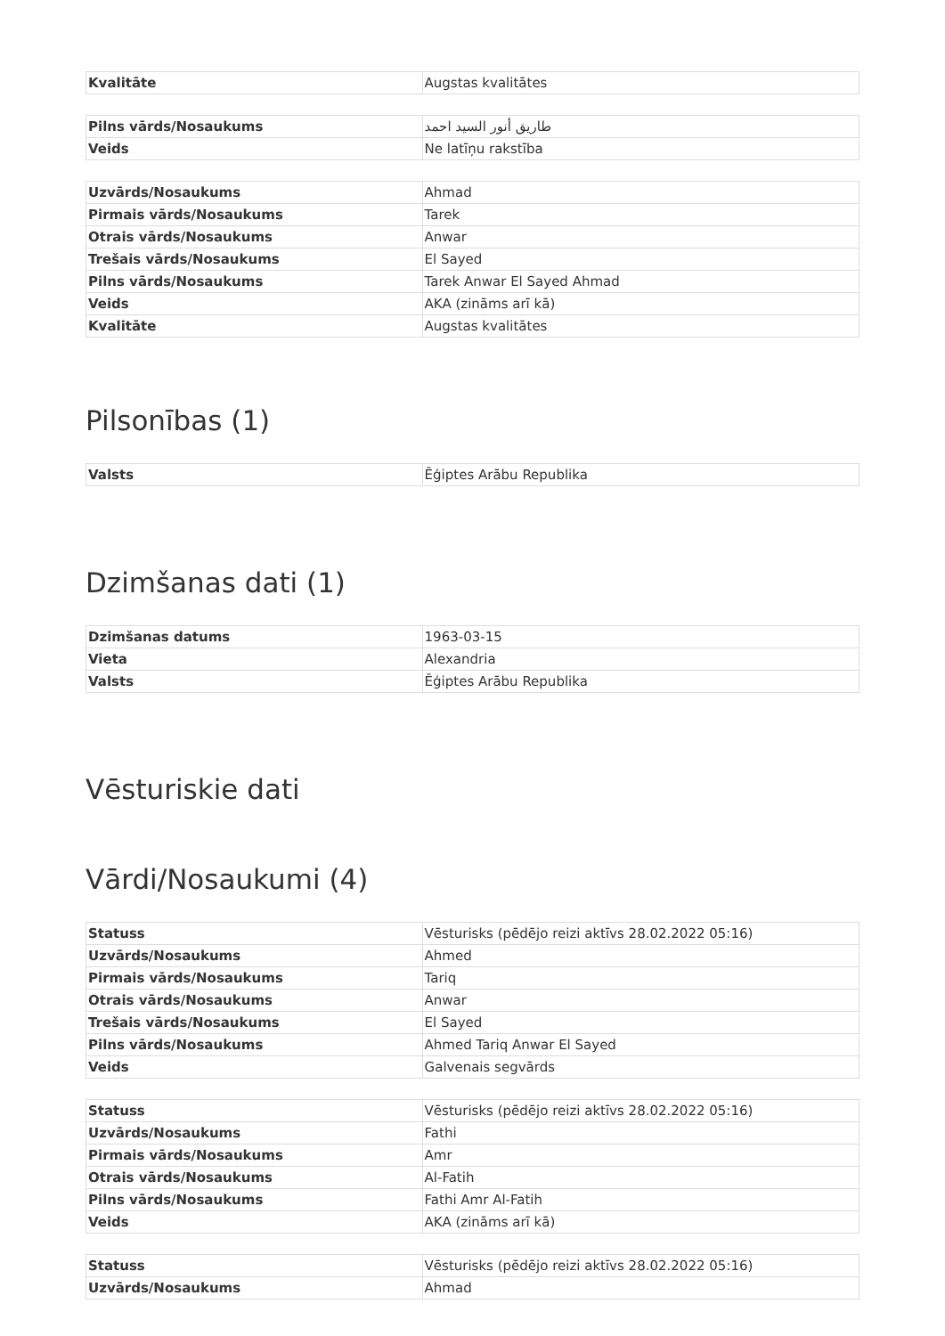| Kvalitāte | Augstas kvalitātes |
| Pilns vārds/Nosaukums | طاريق أنور السيد احمد |
| Veids | Ne latīņu rakstība |
| Uzvārds/Nosaukums | Ahmad |
| Pirmais vārds/Nosaukums | Tarek |
| Otrais vārds/Nosaukums | Anwar |
| Trešais vārds/Nosaukums | El Sayed |
| Pilns vārds/Nosaukums | Tarek Anwar El Sayed Ahmad |
| Veids | AKA (zināms arī kā) |
| Kvalitāte | Augstas kvalitātes |
Pilsonības (1)
| Valsts | Ēģiptes Arābu Republika |
Dzimšanas dati (1)
| Dzimšanas datums | 1963-03-15 |
| Vieta | Alexandria |
| Valsts | Ēģiptes Arābu Republika |
Vēsturiskie dati
Vārdi/Nosaukumi (4)
| Statuss | Vēsturisks (pēdējo reizi aktīvs 28.02.2022 05:16) |
| Uzvārds/Nosaukums | Ahmed |
| Pirmais vārds/Nosaukums | Tariq |
| Otrais vārds/Nosaukums | Anwar |
| Trešais vārds/Nosaukums | El Sayed |
| Pilns vārds/Nosaukums | Ahmed Tariq Anwar El Sayed |
| Veids | Galvenais segvārds |
| Statuss | Vēsturisks (pēdējo reizi aktīvs 28.02.2022 05:16) |
| Uzvārds/Nosaukums | Fathi |
| Pirmais vārds/Nosaukums | Amr |
| Otrais vārds/Nosaukums | Al-Fatih |
| Pilns vārds/Nosaukums | Fathi Amr Al-Fatih |
| Veids | AKA (zināms arī kā) |
| Statuss | Vēsturisks (pēdējo reizi aktīvs 28.02.2022 05:16) |
| Uzvārds/Nosaukums | Ahmad |